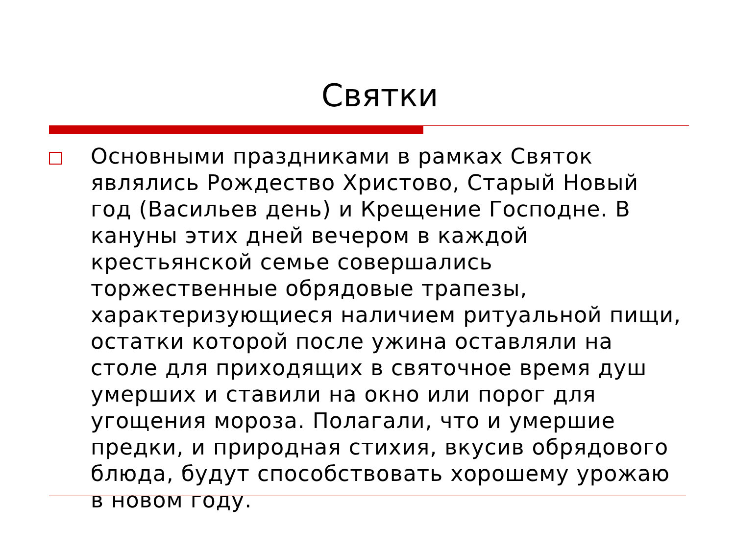Святки
Основными праздниками в рамках Святок являлись Рождество Христово, Старый Новый год (Васильев день) и Крещение Господне. В кануны этих дней вечером в каждой крестьянской семье совершались торжественные обрядовые трапезы, характеризующиеся наличием ритуальной пищи, остатки которой после ужина оставляли на столе для приходящих в святочное время душ умерших и ставили на окно или порог для угощения мороза. Полагали, что и умершие предки, и природная стихия, вкусив обрядового блюда, будут способствовать хорошему урожаю в новом году.